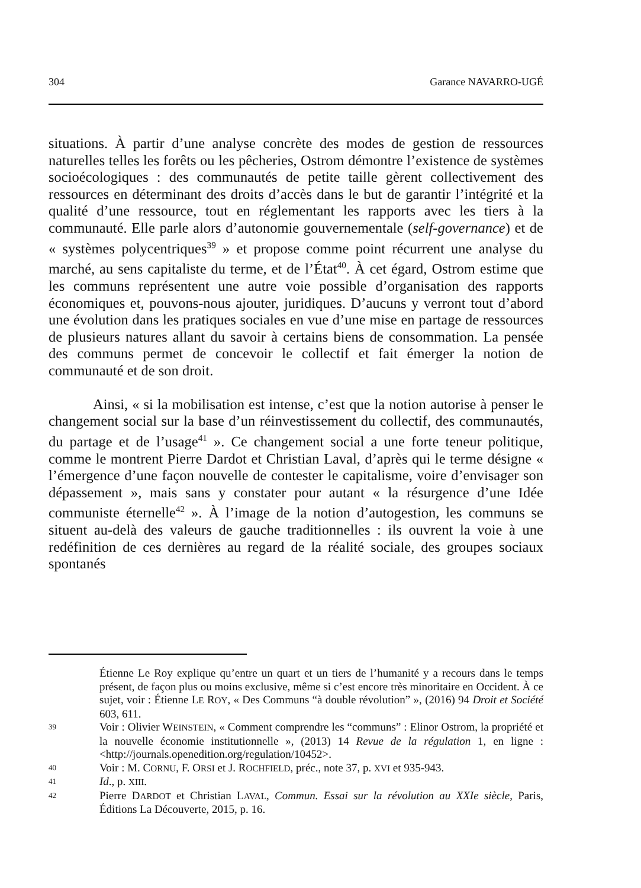304 Garance NAVARRO-UGÉ
situations. À partir d’une analyse concrète des modes de gestion de ressources naturelles telles les forêts ou les pêcheries, Ostrom démontre l’existence de systèmes socioécologiques : des communautés de petite taille gèrent collectivement des ressources en déterminant des droits d’accès dans le but de garantir l’intégrité et la qualité d’une ressource, tout en réglementant les rapports avec les tiers à la communauté. Elle parle alors d’autonomie gouvernementale (self-governance) et de « systèmes polycentriques<sup>39</sup> » et propose comme point récurrent une analyse du marché, au sens capitaliste du terme, et de l’État<sup>40</sup>. À cet égard, Ostrom estime que les communs représentent une autre voie possible d’organisation des rapports économiques et, pouvons-nous ajouter, juridiques. D’aucuns y verront tout d’abord une évolution dans les pratiques sociales en vue d’une mise en partage de ressources de plusieurs natures allant du savoir à certains biens de consommation. La pensée des communs permet de concevoir le collectif et fait émerger la notion de communauté et de son droit.
Ainsi, « si la mobilisation est intense, c’est que la notion autorise à penser le changement social sur la base d’un réinvestissement du collectif, des communautés, du partage et de l’usage<sup>41</sup> ». Ce changement social a une forte teneur politique, comme le montrent Pierre Dardot et Christian Laval, d’après qui le terme désigne « l’émergence d’une façon nouvelle de contester le capitalisme, voire d’envisager son dépassement », mais sans y constater pour autant « la résurgence d’une Idée communiste éternelle<sup>42</sup> ». À l’image de la notion d’autogestion, les communs se situent au-delà des valeurs de gauche traditionnelles : ils ouvrent la voie à une redéfinition de ces dernières au regard de la réalité sociale, des groupes sociaux spontanés
Étienne Le Roy explique qu’entre un quart et un tiers de l’humanité y a recours dans le temps présent, de façon plus ou moins exclusive, même si c’est encore très minoritaire en Occident. À ce sujet, voir : Étienne LE ROY, « Des Communs “à double révolution” », (2016) 94 Droit et Société 603, 611.
39 Voir : Olivier WEINSTEIN, « Comment comprendre les “communs” : Elinor Ostrom, la propriété et la nouvelle économie institutionnelle », (2013) 14 Revue de la régulation 1, en ligne : <http://journals.openedition.org/regulation/10452>.
40 Voir : M. CORNU, F. ORSI et J. ROCHFIELD, préc., note 37, p. XVI et 935-943.
41 Id., p. XIII.
42 Pierre DARDOT et Christian LAVAL, Commun. Essai sur la révolution au XXIe siècle, Paris, Éditions La Découverte, 2015, p. 16.